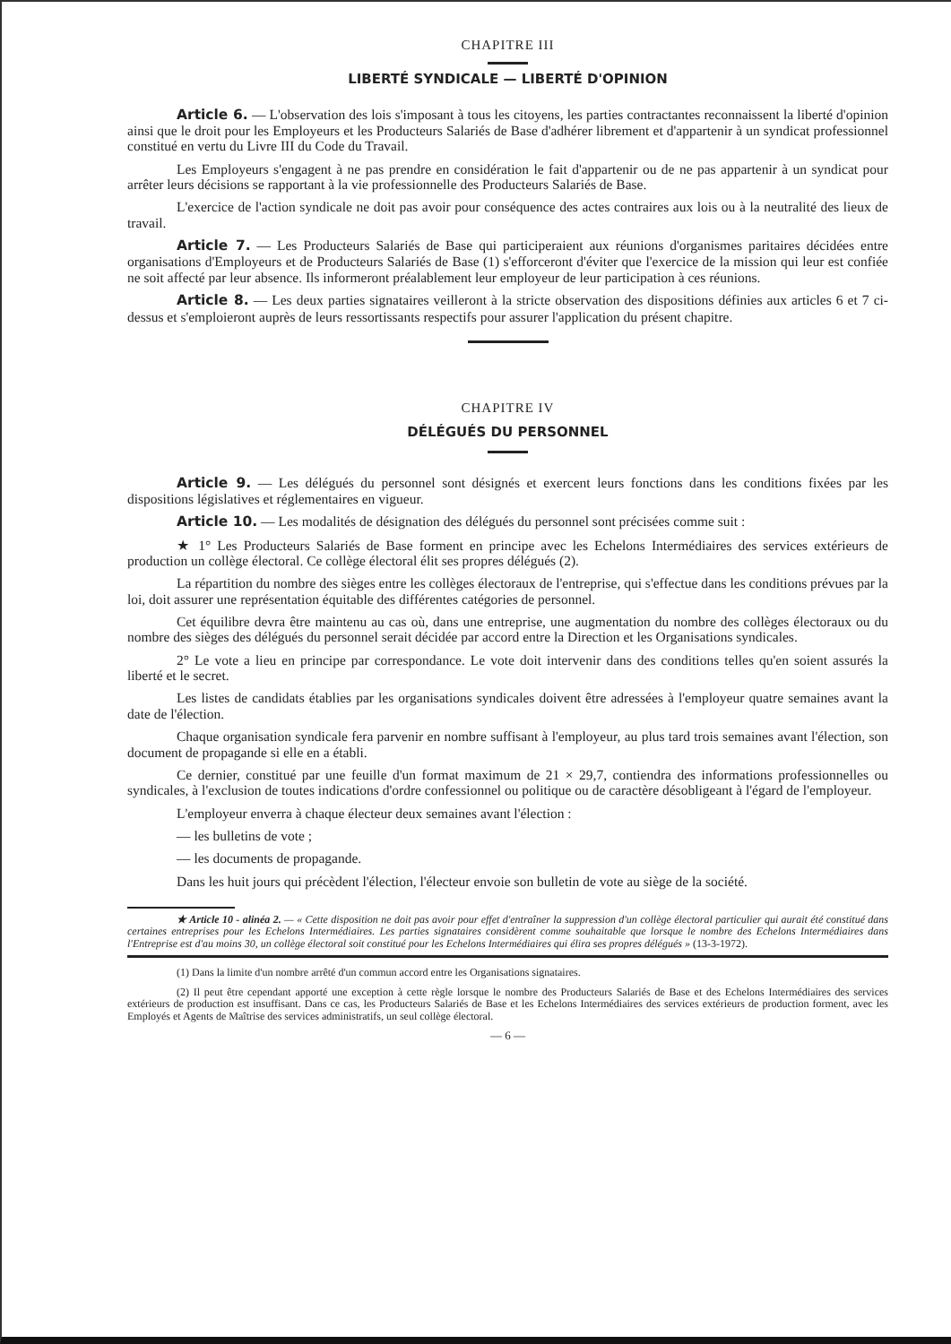CHAPITRE III
LIBERTÉ SYNDICALE — LIBERTÉ D'OPINION
Article 6. — L'observation des lois s'imposant à tous les citoyens, les parties contractantes reconnaissent la liberté d'opinion ainsi que le droit pour les Employeurs et les Producteurs Salariés de Base d'adhérer librement et d'appartenir à un syndicat professionnel constitué en vertu du Livre III du Code du Travail.
Les Employeurs s'engagent à ne pas prendre en considération le fait d'appartenir ou de ne pas appartenir à un syndicat pour arrêter leurs décisions se rapportant à la vie professionnelle des Producteurs Salariés de Base.
L'exercice de l'action syndicale ne doit pas avoir pour conséquence des actes contraires aux lois ou à la neutralité des lieux de travail.
Article 7. — Les Producteurs Salariés de Base qui participeraient aux réunions d'organismes paritaires décidées entre organisations d'Employeurs et de Producteurs Salariés de Base (1) s'efforceront d'éviter que l'exercice de la mission qui leur est confiée ne soit affecté par leur absence. Ils informeront préalablement leur employeur de leur participation à ces réunions.
Article 8. — Les deux parties signataires veilleront à la stricte observation des dispositions définies aux articles 6 et 7 ci-dessus et s'emploieront auprès de leurs ressortissants respectifs pour assurer l'application du présent chapitre.
CHAPITRE IV
DÉLÉGUÉS DU PERSONNEL
Article 9. — Les délégués du personnel sont désignés et exercent leurs fonctions dans les conditions fixées par les dispositions législatives et réglementaires en vigueur.
Article 10. — Les modalités de désignation des délégués du personnel sont précisées comme suit :
★ 1° Les Producteurs Salariés de Base forment en principe avec les Echelons Intermédiaires des services extérieurs de production un collège électoral. Ce collège électoral élit ses propres délégués (2).
La répartition du nombre des sièges entre les collèges électoraux de l'entreprise, qui s'effectue dans les conditions prévues par la loi, doit assurer une représentation équitable des différentes catégories de personnel.
Cet équilibre devra être maintenu au cas où, dans une entreprise, une augmentation du nombre des collèges électoraux ou du nombre des sièges des délégués du personnel serait décidée par accord entre la Direction et les Organisations syndicales.
2° Le vote a lieu en principe par correspondance. Le vote doit intervenir dans des conditions telles qu'en soient assurés la liberté et le secret.
Les listes de candidats établies par les organisations syndicales doivent être adressées à l'employeur quatre semaines avant la date de l'élection.
Chaque organisation syndicale fera parvenir en nombre suffisant à l'employeur, au plus tard trois semaines avant l'élection, son document de propagande si elle en a établi.
Ce dernier, constitué par une feuille d'un format maximum de 21 × 29,7, contiendra des informations professionnelles ou syndicales, à l'exclusion de toutes indications d'ordre confessionnel ou politique ou de caractère désobligeant à l'égard de l'employeur.
L'employeur enverra à chaque électeur deux semaines avant l'élection :
— les bulletins de vote ;
— les documents de propagande.
Dans les huit jours qui précèdent l'élection, l'électeur envoie son bulletin de vote au siège de la société.
★ Article 10 - alinéa 2. — « Cette disposition ne doit pas avoir pour effet d'entraîner la suppression d'un collège électoral particulier qui aurait été constitué dans certaines entreprises pour les Echelons Intermédiaires. Les parties signataires considèrent comme souhaitable que lorsque le nombre des Echelons Intermédiaires dans l'Entreprise est d'au moins 30, un collège électoral soit constitué pour les Echelons Intermédiaires qui élira ses propres délégués » (13-3-1972).
(1) Dans la limite d'un nombre arrêté d'un commun accord entre les Organisations signataires.
(2) Il peut être cependant apporté une exception à cette règle lorsque le nombre des Producteurs Salariés de Base et des Echelons Intermédiaires des services extérieurs de production est insuffisant. Dans ce cas, les Producteurs Salariés de Base et les Echelons Intermédiaires des services extérieurs de production forment, avec les Employés et Agents de Maîtrise des services administratifs, un seul collège électoral.
— 6 —